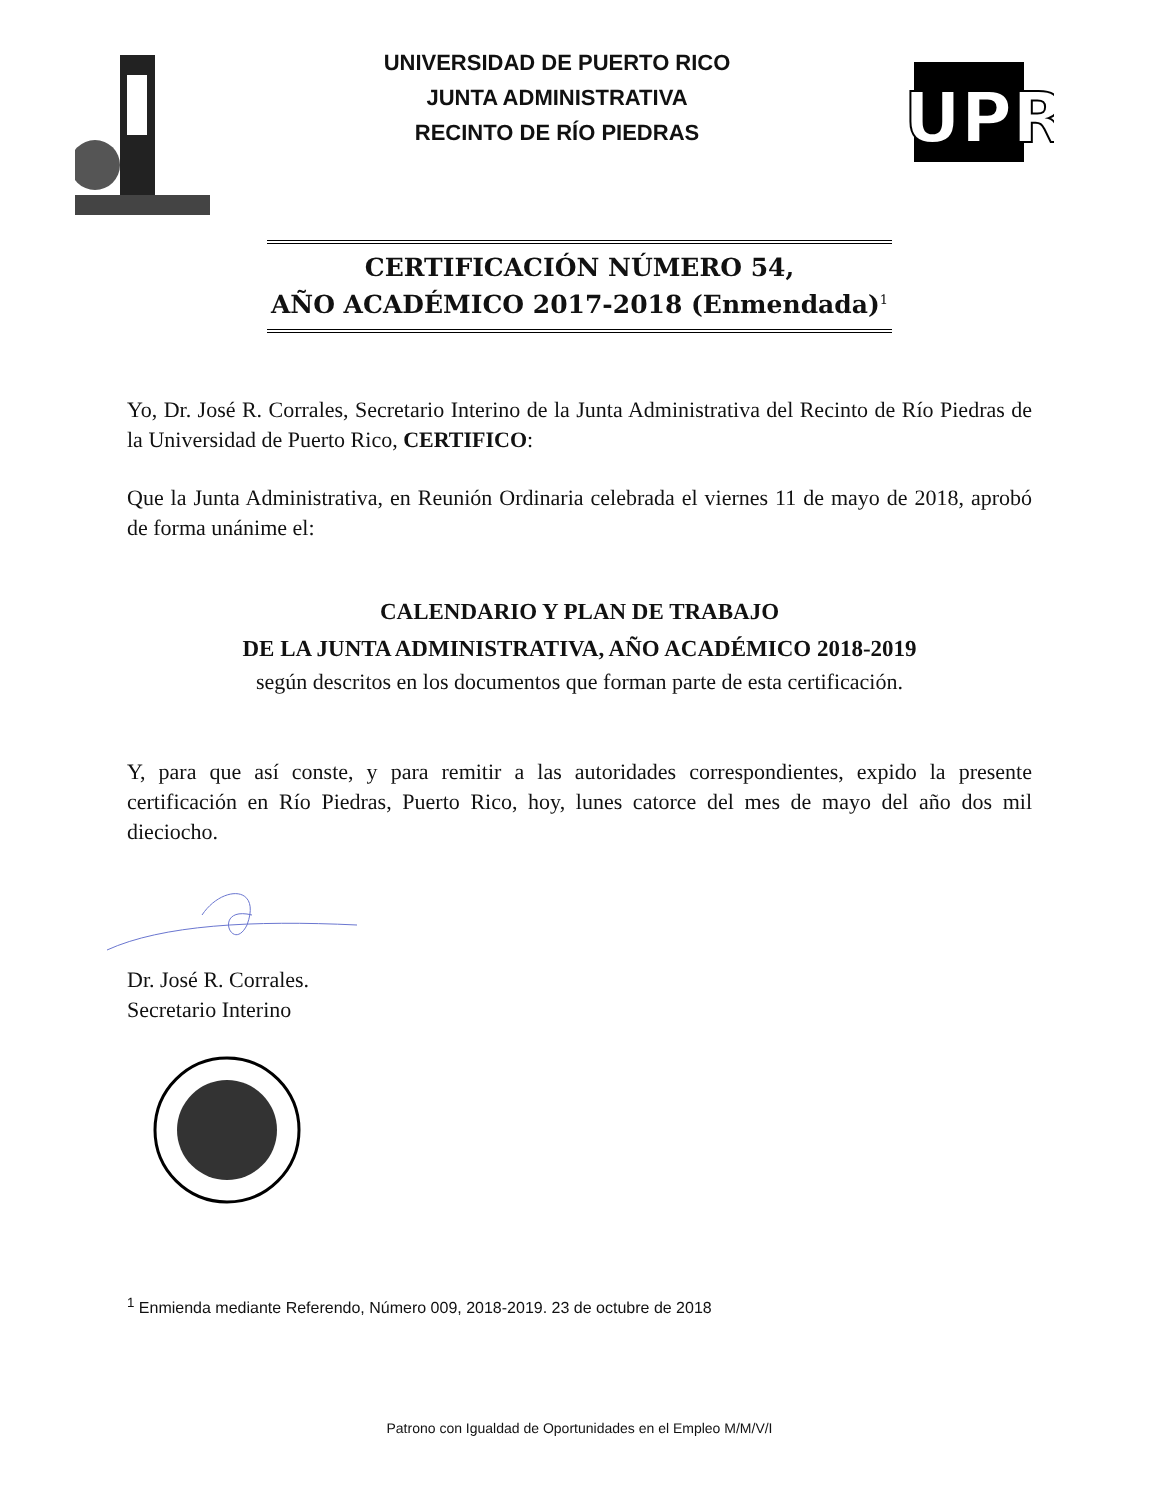UNIVERSIDAD DE PUERTO RICO
JUNTA ADMINISTRATIVA
RECINTO DE RÍO PIEDRAS
UPR
CERTIFICACIÓN NÚMERO 54,
AÑO ACADÉMICO 2017-2018 (Enmendada)<sup>1</sup>
Yo, Dr. José R. Corrales, Secretario Interino de la Junta Administrativa del Recinto de Río Piedras de la Universidad de Puerto Rico, CERTIFICO:
Que la Junta Administrativa, en Reunión Ordinaria celebrada el viernes 11 de mayo de 2018, aprobó de forma unánime el:
CALENDARIO Y PLAN DE TRABAJO
DE LA JUNTA ADMINISTRATIVA, AÑO ACADÉMICO 2018-2019
según descritos en los documentos que forman parte de esta certificación.
Y, para que así conste, y para remitir a las autoridades correspondientes, expido la presente certificación en Río Piedras, Puerto Rico, hoy, lunes catorce del mes de mayo del año dos mil dieciocho.
Dr. José R. Corrales.
Secretario Interino
<sup>1</sup> Enmienda mediante Referendo, Número 009, 2018-2019. 23 de octubre de 2018
Patrono con Igualdad de Oportunidades en el Empleo M/M/V/I